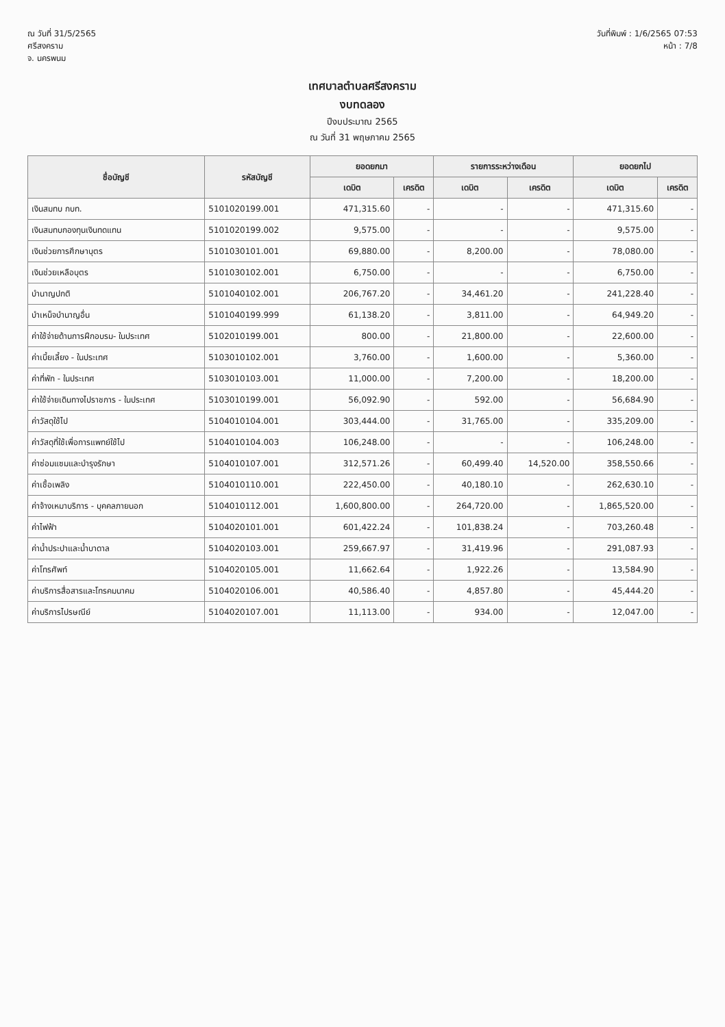ณ วันที่ 31/5/2565
ศรีสงคราม
จ. นครพนม
วันที่พิมพ์ : 1/6/2565 07:53
หน้า : 7/8
เทศบาลตำบลศรีสงคราม
งบทดลอง
ปีงบประมาณ 2565
ณ วันที่ 31 พฤษภาคม 2565
| ชื่อบัญชี | รหัสบัญชี | ยอดยกมา | | รายการระหว่างเดือน | | ยอดยกไป | |
| --- | --- | --- | --- | --- | --- | --- | --- |
| | | เดบิต | เครดิต | เดบิต | เครดิต | เดบิต | เครดิต |
| เงินสมทบ กบท. | 5101020199.001 | 471,315.60 | - | - | - | 471,315.60 | - |
| เงินสมทบกองทุนเงินทดแทน | 5101020199.002 | 9,575.00 | - | - | - | 9,575.00 | - |
| เงินช่วยการศึกษาบุตร | 5101030101.001 | 69,880.00 | - | 8,200.00 | - | 78,080.00 | - |
| เงินช่วยเหลือบุตร | 5101030102.001 | 6,750.00 | - | - | - | 6,750.00 | - |
| บำนาญปกติ | 5101040102.001 | 206,767.20 | - | 34,461.20 | - | 241,228.40 | - |
| บำเหน็จบำนาญอื่น | 5101040199.999 | 61,138.20 | - | 3,811.00 | - | 64,949.20 | - |
| ค่าใช้จ่ายด้านการฝึกอบรม- ในประเทศ | 5102010199.001 | 800.00 | - | 21,800.00 | - | 22,600.00 | - |
| ค่าเบี้ยเลี้ยง - ในประเทศ | 5103010102.001 | 3,760.00 | - | 1,600.00 | - | 5,360.00 | - |
| ค่าที่พัก - ในประเทศ | 5103010103.001 | 11,000.00 | - | 7,200.00 | - | 18,200.00 | - |
| ค่าใช้จ่ายเดินทางไปราชการ - ในประเทศ | 5103010199.001 | 56,092.90 | - | 592.00 | - | 56,684.90 | - |
| ค่าวัสดุใช้ไป | 5104010104.001 | 303,444.00 | - | 31,765.00 | - | 335,209.00 | - |
| ค่าวัสดุที่ใช้เพื่อการแพทย์ใช้ไป | 5104010104.003 | 106,248.00 | - | - | - | 106,248.00 | - |
| ค่าซ่อมแซมและบำรุงรักษา | 5104010107.001 | 312,571.26 | - | 60,499.40 | 14,520.00 | 358,550.66 | - |
| ค่าเชื้อเพลิง | 5104010110.001 | 222,450.00 | - | 40,180.10 | - | 262,630.10 | - |
| ค่าจ้างเหมาบริการ - บุคคลภายนอก | 5104010112.001 | 1,600,800.00 | - | 264,720.00 | - | 1,865,520.00 | - |
| ค่าไฟฟ้า | 5104020101.001 | 601,422.24 | - | 101,838.24 | - | 703,260.48 | - |
| ค่าน้ำประปาและน้ำบาดาล | 5104020103.001 | 259,667.97 | - | 31,419.96 | - | 291,087.93 | - |
| ค่าโทรศัพท์ | 5104020105.001 | 11,662.64 | - | 1,922.26 | - | 13,584.90 | - |
| ค่าบริการสื่อสารและโทรคมนาคม | 5104020106.001 | 40,586.40 | - | 4,857.80 | - | 45,444.20 | - |
| ค่าบริการไปรษณีย์ | 5104020107.001 | 11,113.00 | - | 934.00 | - | 12,047.00 | - |